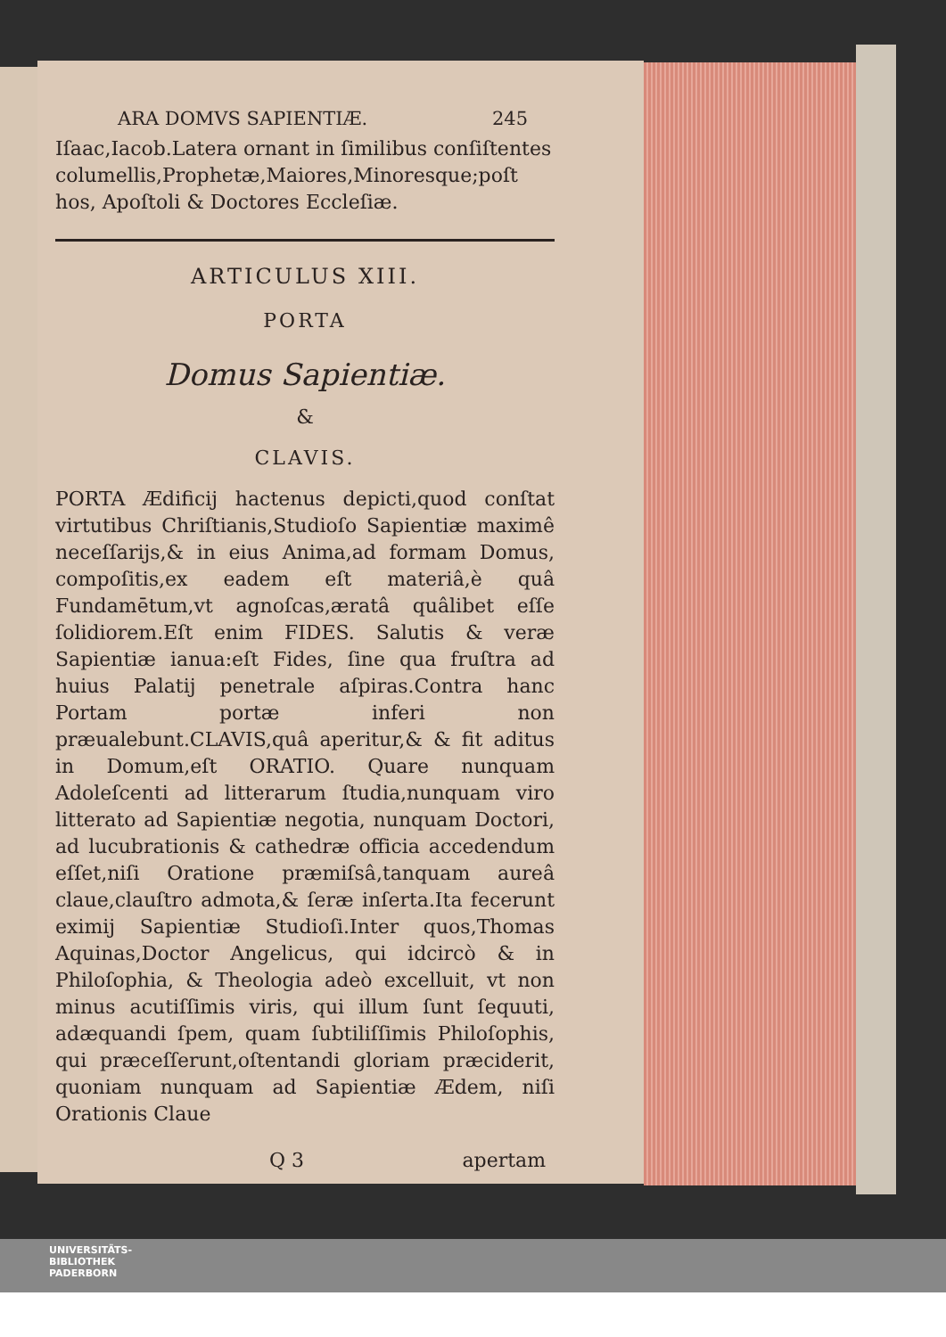ARA DOMVS SAPIENTIÆ. 245
Iſaac,Iacob.Latera ornant in ſimilibus conſiſtentes columellis,Prophetæ,Maiores,Minoresque;poſt hos, Apoſtoli & Doctores Eccleſiæ.
ARTICULUS XIII.
PORTA
Domus Sapientiæ.
&
CLAVIS.
PORTA Ædificij hactenus depicti,quod conſtat virtutibus Chriſtianis,Studioſo Sapientiæ maximê neceſſarijs,& in eius Anima,ad formam Domus, compoſitis,ex eadem eſt materiâ,è quâ Fundamētum,vt agnoſcas,æratâ quâlibet eſſe ſolidiorem.Eſt enim FIDES. Salutis & veræ Sapientiæ ianua:eſt Fides, ſine qua fruſtra ad huius Palatij penetrale aſpiras.Contra hanc Portam portæ inferi non præualebunt.CLAVIS,quâ aperitur,& & fit aditus in Domum,eſt ORATIO. Quare nunquam Adoleſcenti ad litterarum ſtudia,nunquam viro litterato ad Sapientiæ negotia, nunquam Doctori, ad lucubrationis & cathedræ officia accedendum eſſet,niſi Oratione præmiſsâ,tanquam aureâ claue,clauſtro admota,& ſeræ inſerta.Ita fecerunt eximij Sapientiæ Studioſi.Inter quos,Thomas Aquinas,Doctor Angelicus, qui idcircò & in Philoſophia, & Theologia adeò excelluit, vt non minus acutiſſimis viris, qui illum ſunt ſequuti, adæquandi ſpem, quam ſubtiliſſimis Philoſophis, qui præceſſerunt,oſtentandi gloriam præciderit, quoniam nunquam ad Sapientiæ Ædem, niſi Orationis Claue
Q 3 apertam
UNIVERSITÄTS-
BIBLIOTHEK
PADERBORN